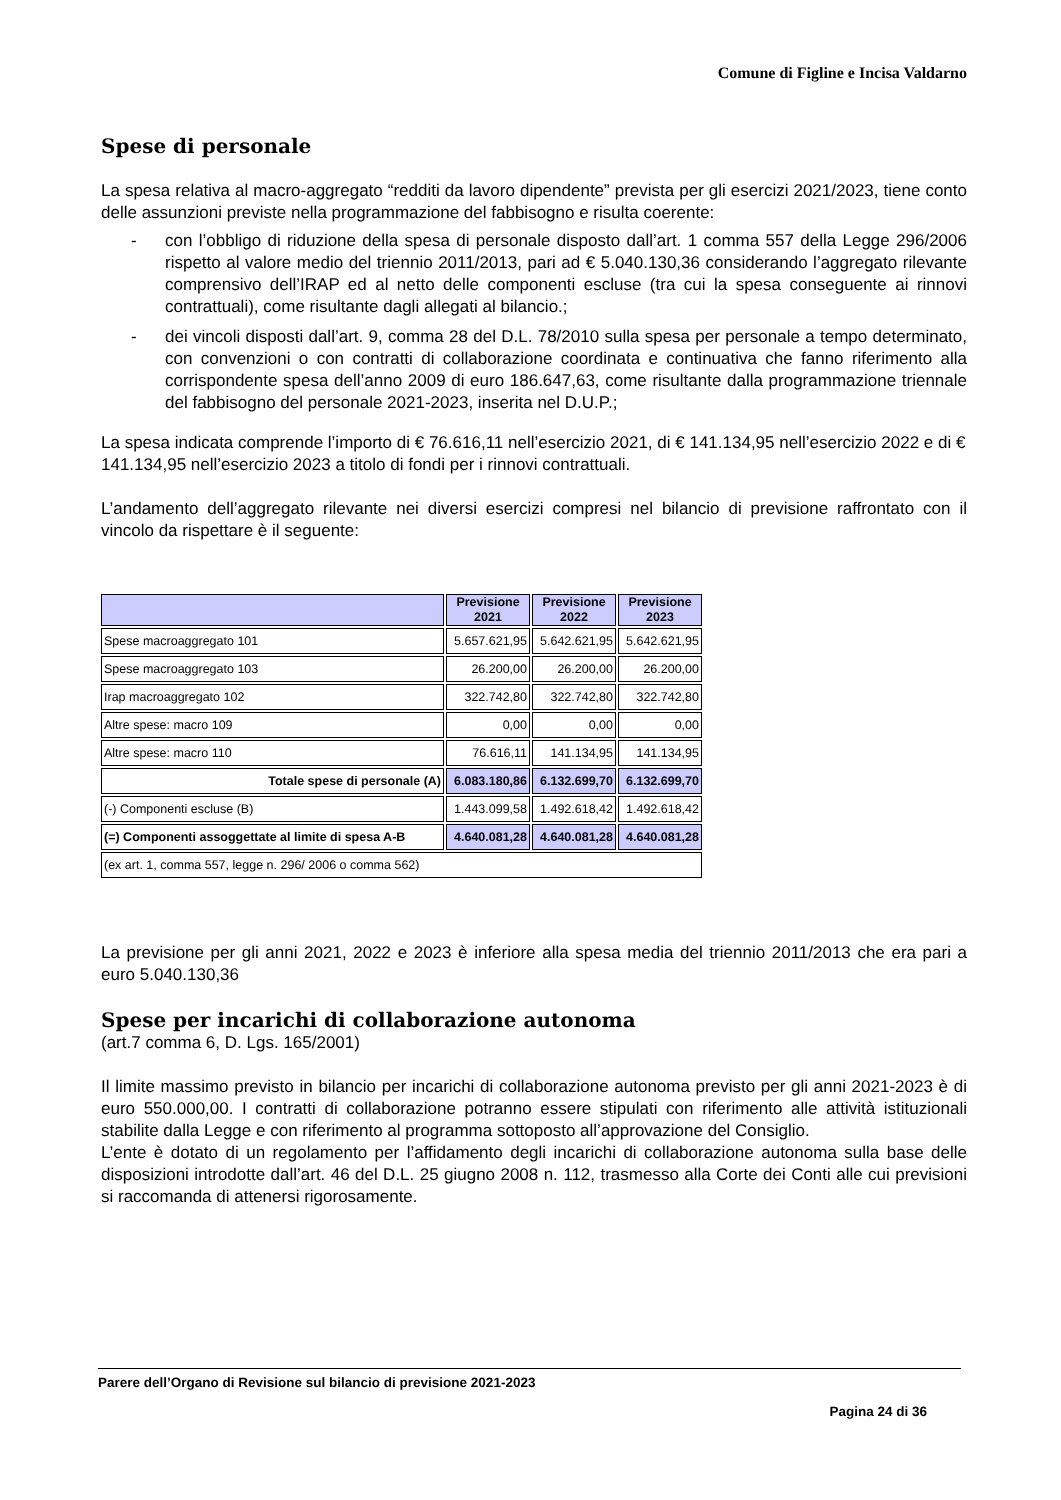Comune di Figline e Incisa Valdarno
Spese di personale
La spesa relativa al macro-aggregato “redditi da lavoro dipendente” prevista per gli esercizi 2021/2023, tiene conto delle assunzioni previste nella programmazione del fabbisogno e risulta coerente:
- con l’obbligo di riduzione della spesa di personale disposto dall’art. 1 comma 557 della Legge 296/2006 rispetto al valore medio del triennio 2011/2013, pari ad € 5.040.130,36 considerando l’aggregato rilevante comprensivo dell’IRAP ed al netto delle componenti escluse (tra cui la spesa conseguente ai rinnovi contrattuali), come risultante dagli allegati al bilancio.;
- dei vincoli disposti dall’art. 9, comma 28 del D.L. 78/2010 sulla spesa per personale a tempo determinato, con convenzioni o con contratti di collaborazione coordinata e continuativa che fanno riferimento alla corrispondente spesa dell’anno 2009 di euro 186.647,63, come risultante dalla programmazione triennale del fabbisogno del personale 2021-2023, inserita nel D.U.P.;
La spesa indicata comprende l’importo di € 76.616,11 nell’esercizio 2021, di € 141.134,95 nell’esercizio 2022 e di € 141.134,95 nell’esercizio 2023 a titolo di fondi per i rinnovi contrattuali.
L’andamento dell’aggregato rilevante nei diversi esercizi compresi nel bilancio di previsione raffrontato con il vincolo da rispettare è il seguente:
| | Previsione 2021 | Previsione 2022 | Previsione 2023 |
| --- | --- | --- | --- |
| Spese macroaggregato 101 | 5.657.621,95 | 5.642.621,95 | 5.642.621,95 |
| Spese macroaggregato 103 | 26.200,00 | 26.200,00 | 26.200,00 |
| Irap macroaggregato 102 | 322.742,80 | 322.742,80 | 322.742,80 |
| Altre spese: macro 109 | 0,00 | 0,00 | 0,00 |
| Altre spese: macro 110 | 76.616,11 | 141.134,95 | 141.134,95 |
| Totale spese di personale (A) | 6.083.180,86 | 6.132.699,70 | 6.132.699,70 |
| (-) Componenti escluse (B) | 1.443.099,58 | 1.492.618,42 | 1.492.618,42 |
| (=) Componenti assoggettate al limite di spesa A-B | 4.640.081,28 | 4.640.081,28 | 4.640.081,28 |
| (ex art. 1, comma 557, legge n. 296/ 2006 o comma 562) | | | |
La previsione per gli anni 2021, 2022 e 2023 è inferiore alla spesa media del triennio 2011/2013 che era pari a euro 5.040.130,36
Spese per incarichi di collaborazione autonoma
(art.7 comma 6, D. Lgs. 165/2001)
Il limite massimo previsto in bilancio per incarichi di collaborazione autonoma previsto per gli anni 2021-2023 è di euro 550.000,00. I contratti di collaborazione potranno essere stipulati con riferimento alle attività istituzionali stabilite dalla Legge e con riferimento al programma sottoposto all’approvazione del Consiglio.
L’ente è dotato di un regolamento per l’affidamento degli incarichi di collaborazione autonoma sulla base delle disposizioni introdotte dall’art. 46 del D.L. 25 giugno 2008 n. 112, trasmesso alla Corte dei Conti alle cui previsioni si raccomanda di attenersi rigorosamente.
Parere dell’Organo di Revisione sul bilancio di previsione 2021-2023
Pagina 24 di 36